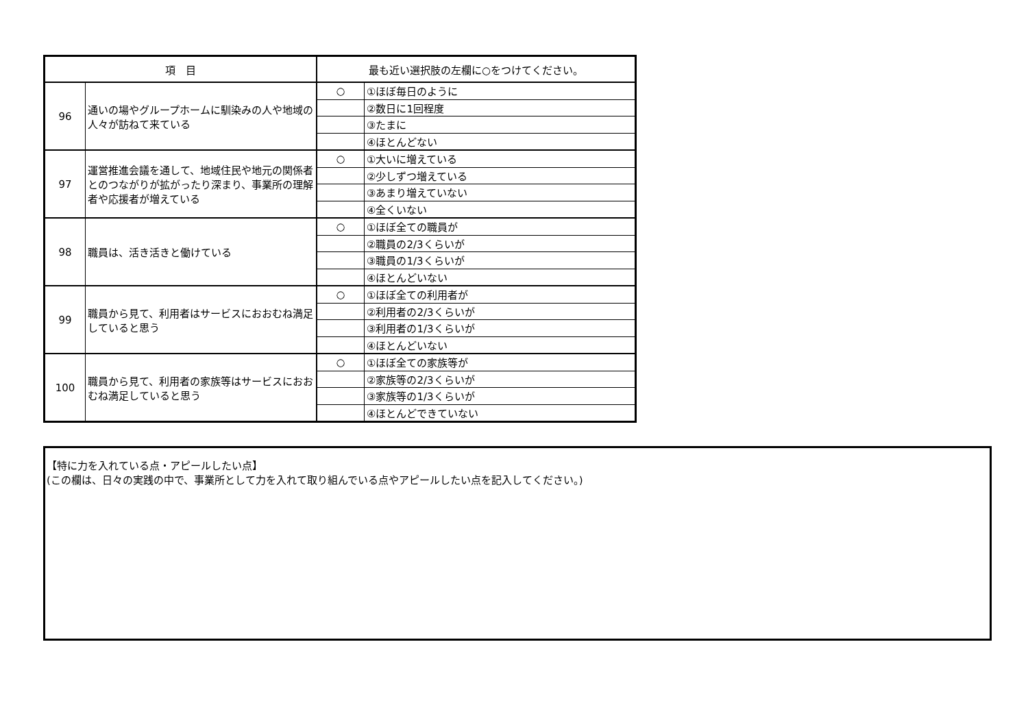| 項 目 | | 最も近い選択肢の左欄に○をつけてください。 | |
| --- | --- | --- | --- |
| 96 | 通いの場やグループホームに馴染みの人や地域の人々が訪ねて来ている | ○ | ①ほぼ毎日のように |
| | | | ②数日に1回程度 |
| | | | ③たまに |
| | | | ④ほとんどない |
| 97 | 運営推進会議を通して、地域住民や地元の関係者とのつながりが拡がったり深まり、事業所の理解者や応援者が増えている | ○ | ①大いに増えている |
| | | | ②少しずつ増えている |
| | | | ③あまり増えていない |
| | | | ④全くいない |
| 98 | 職員は、活き活きと働けている | ○ | ①ほぼ全ての職員が |
| | | | ②職員の2/3くらいが |
| | | | ③職員の1/3くらいが |
| | | | ④ほとんどいない |
| 99 | 職員から見て、利用者はサービスにおおむね満足していると思う | ○ | ①ほぼ全ての利用者が |
| | | | ②利用者の2/3くらいが |
| | | | ③利用者の1/3くらいが |
| | | | ④ほとんどいない |
| 100 | 職員から見て、利用者の家族等はサービスにおおむね満足していると思う | ○ | ①ほぼ全ての家族等が |
| | | | ②家族等の2/3くらいが |
| | | | ③家族等の1/3くらいが |
| | | | ④ほとんどできていない |
【特に力を入れている点・アピールしたい点】
(この欄は、日々の実践の中で、事業所として力を入れて取り組んでいる点やアピールしたい点を記入してください。)